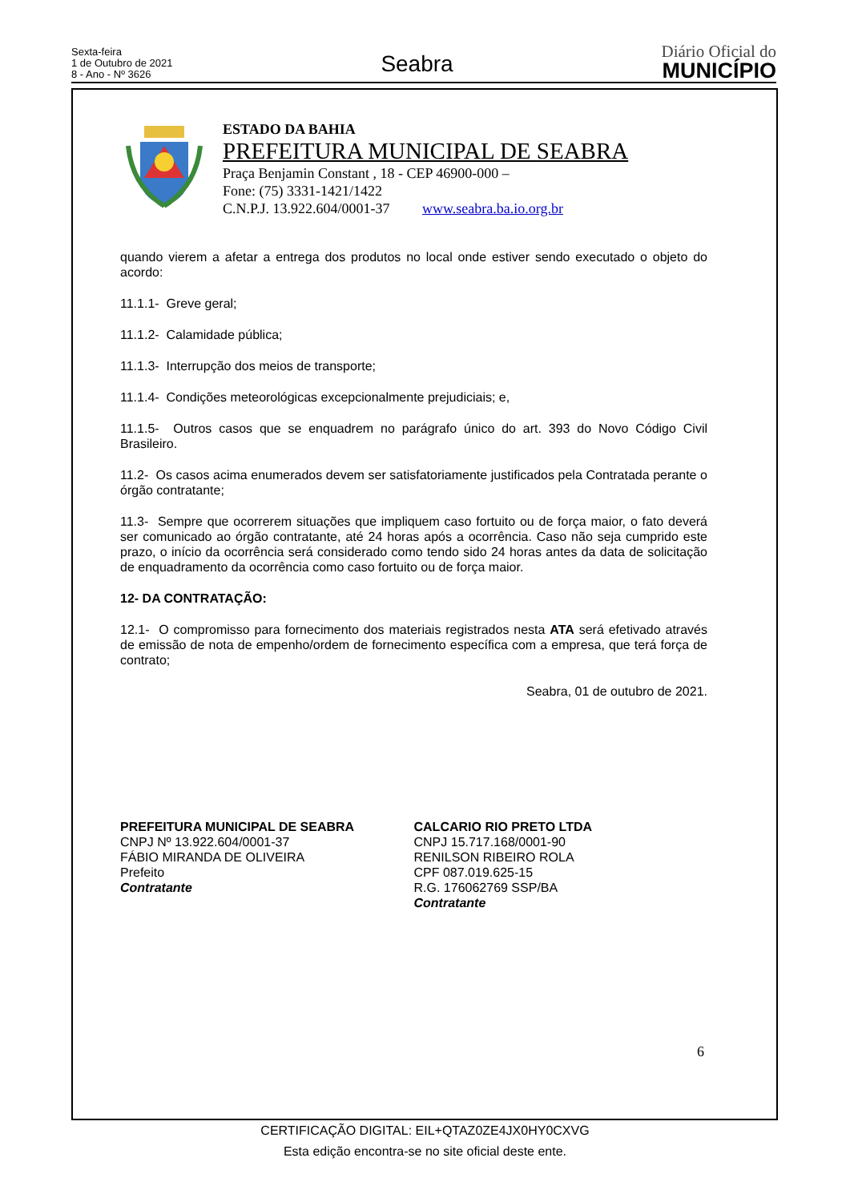Sexta-feira
1 de Outubro de 2021
8 - Ano - Nº 3626
Seabra
Diário Oficial do
MUNICÍPIO
ESTADO DA BAHIA
PREFEITURA MUNICIPAL DE SEABRA
Praça Benjamin Constant , 18 - CEP 46900-000 –
Fone: (75) 3331-1421/1422
C.N.P.J. 13.922.604/0001-37 www.seabra.ba.io.org.br
quando vierem a afetar a entrega dos produtos no local onde estiver sendo executado o objeto do acordo:
11.1.1- Greve geral;
11.1.2- Calamidade pública;
11.1.3- Interrupção dos meios de transporte;
11.1.4- Condições meteorológicas excepcionalmente prejudiciais; e,
11.1.5- Outros casos que se enquadrem no parágrafo único do art. 393 do Novo Código Civil Brasileiro.
11.2- Os casos acima enumerados devem ser satisfatoriamente justificados pela Contratada perante o órgão contratante;
11.3- Sempre que ocorrerem situações que impliquem caso fortuito ou de força maior, o fato deverá ser comunicado ao órgão contratante, até 24 horas após a ocorrência. Caso não seja cumprido este prazo, o início da ocorrência será considerado como tendo sido 24 horas antes da data de solicitação de enquadramento da ocorrência como caso fortuito ou de força maior.
12- DA CONTRATAÇÃO:
12.1- O compromisso para fornecimento dos materiais registrados nesta ATA será efetivado através de emissão de nota de empenho/ordem de fornecimento específica com a empresa, que terá força de contrato;
Seabra, 01 de outubro de 2021.
PREFEITURA MUNICIPAL DE SEABRA
CNPJ Nº 13.922.604/0001-37
FÁBIO MIRANDA DE OLIVEIRA
Prefeito
Contratante
CALCARIO RIO PRETO LTDA
CNPJ 15.717.168/0001-90
RENILSON RIBEIRO ROLA
CPF 087.019.625-15
R.G. 176062769 SSP/BA
Contratante
6
CERTIFICAÇÃO DIGITAL: EIL+QTAZ0ZE4JX0HY0CXVG
Esta edição encontra-se no site oficial deste ente.